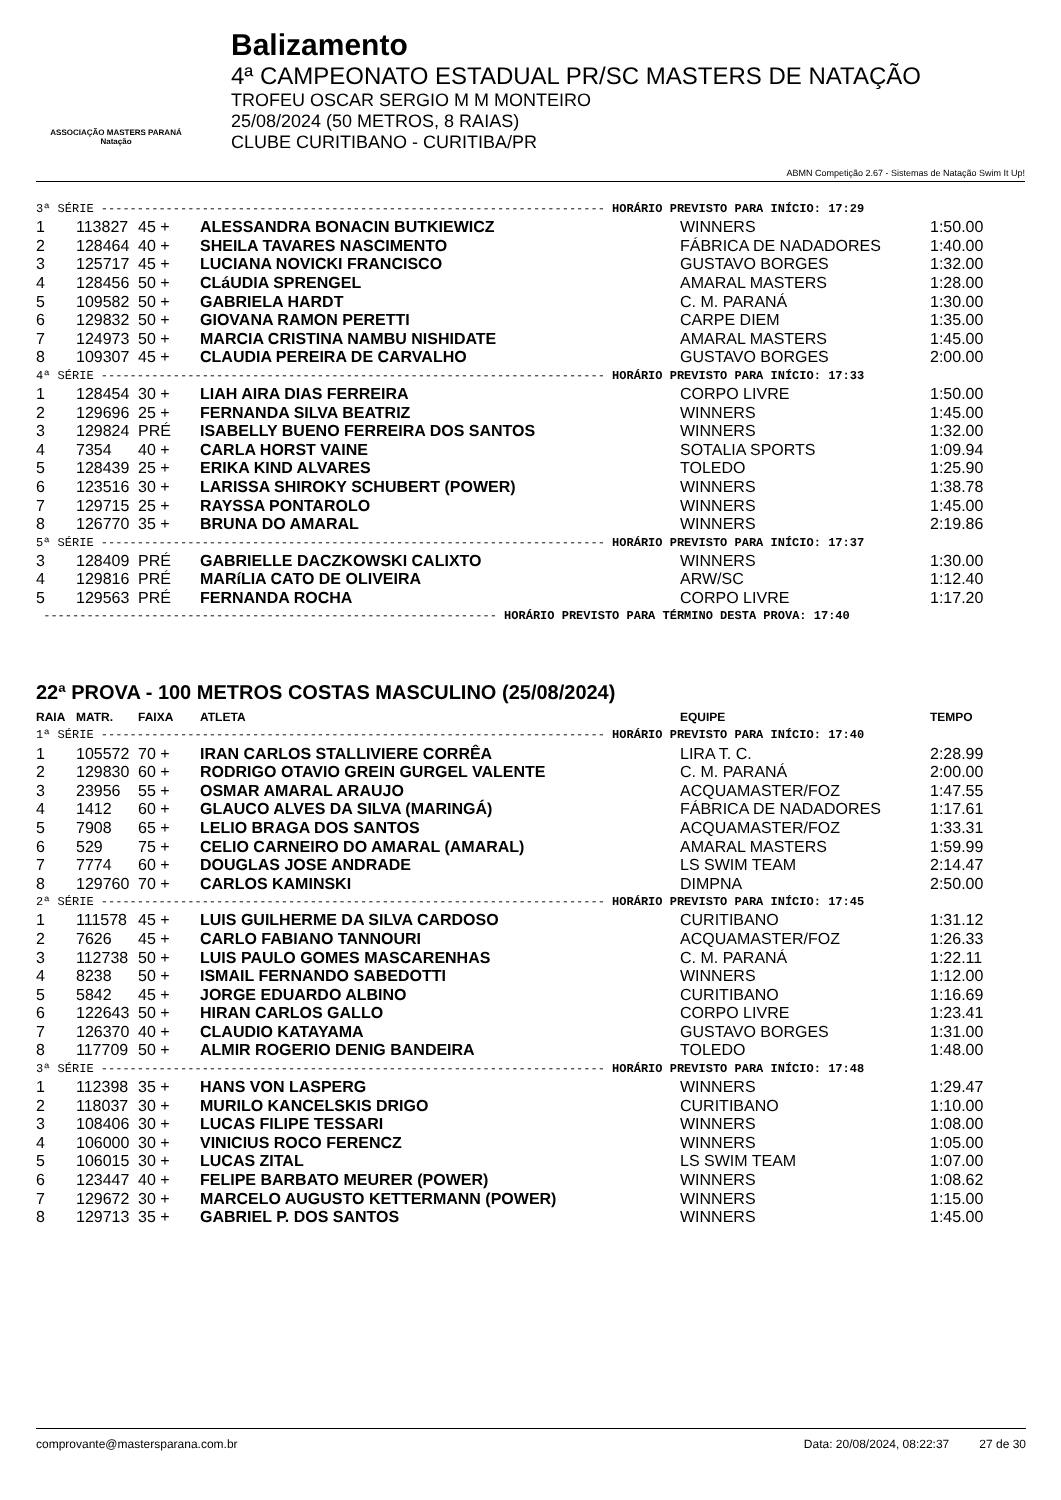ASSOCIAÇÃO MASTERS PARANÁ Natação
Balizamento
4ª CAMPEONATO ESTADUAL PR/SC MASTERS DE NATAÇÃO
TROFEU OSCAR SERGIO M M MONTEIRO
25/08/2024 (50 METROS, 8 RAIAS)
CLUBE CURITIBANO - CURITIBA/PR
ABMN Competição 2.67 - Sistemas de Natação Swim It Up!
| 3ª SÉRIE ---------------------------------------------------------------------- HORÁRIO PREVISTO PARA INÍCIO: 17:29 | | | | | |
| 1 | 113827 | 45 + | ALESSANDRA BONACIN BUTKIEWICZ | WINNERS | 1:50.00 |
| 2 | 128464 | 40 + | SHEILA TAVARES NASCIMENTO | FÁBRICA DE NADADORES | 1:40.00 |
| 3 | 125717 | 45 + | LUCIANA NOVICKI FRANCISCO | GUSTAVO BORGES | 1:32.00 |
| 4 | 128456 | 50 + | CLáUDIA SPRENGEL | AMARAL MASTERS | 1:28.00 |
| 5 | 109582 | 50 + | GABRIELA HARDT | C. M. PARANÁ | 1:30.00 |
| 6 | 129832 | 50 + | GIOVANA RAMON PERETTI | CARPE DIEM | 1:35.00 |
| 7 | 124973 | 50 + | MARCIA CRISTINA NAMBU NISHIDATE | AMARAL MASTERS | 1:45.00 |
| 8 | 109307 | 45 + | CLAUDIA PEREIRA DE CARVALHO | GUSTAVO BORGES | 2:00.00 |
| 4ª SÉRIE ---------------------------------------------------------------------- HORÁRIO PREVISTO PARA INÍCIO: 17:33 | | | | | |
| 1 | 128454 | 30 + | LIAH AIRA DIAS FERREIRA | CORPO LIVRE | 1:50.00 |
| 2 | 129696 | 25 + | FERNANDA SILVA BEATRIZ | WINNERS | 1:45.00 |
| 3 | 129824 | PRÉ | ISABELLY BUENO FERREIRA DOS SANTOS | WINNERS | 1:32.00 |
| 4 | 7354 | 40 + | CARLA HORST VAINE | SOTALIA SPORTS | 1:09.94 |
| 5 | 128439 | 25 + | ERIKA KIND ALVARES | TOLEDO | 1:25.90 |
| 6 | 123516 | 30 + | LARISSA SHIROKY SCHUBERT (POWER) | WINNERS | 1:38.78 |
| 7 | 129715 | 25 + | RAYSSA PONTAROLO | WINNERS | 1:45.00 |
| 8 | 126770 | 35 + | BRUNA DO AMARAL | WINNERS | 2:19.86 |
| 5ª SÉRIE ---------------------------------------------------------------------- HORÁRIO PREVISTO PARA INÍCIO: 17:37 | | | | | |
| 3 | 128409 | PRÉ | GABRIELLE DACZKOWSKI CALIXTO | WINNERS | 1:30.00 |
| 4 | 129816 | PRÉ | MARíLIA CATO DE OLIVEIRA | ARW/SC | 1:12.40 |
| 5 | 129563 | PRÉ | FERNANDA ROCHA | CORPO LIVRE | 1:17.20 |
| --------------------------------------------------------------- HORÁRIO PREVISTO PARA TÉRMINO DESTA PROVA: 17:40 | | | | | |
22ª PROVA - 100 METROS COSTAS MASCULINO (25/08/2024)
| RAIA | MATR. | FAIXA | ATLETA | EQUIPE | TEMPO |
| 1ª SÉRIE ---------------------------------------------------------------------- HORÁRIO PREVISTO PARA INÍCIO: 17:40 | | | | | |
| 1 | 105572 | 70 + | IRAN CARLOS STALLIVIERE CORRÊA | LIRA T. C. | 2:28.99 |
| 2 | 129830 | 60 + | RODRIGO OTAVIO GREIN GURGEL VALENTE | C. M. PARANÁ | 2:00.00 |
| 3 | 23956 | 55 + | OSMAR AMARAL ARAUJO | ACQUAMASTER/FOZ | 1:47.55 |
| 4 | 1412 | 60 + | GLAUCO ALVES DA SILVA (MARINGÁ) | FÁBRICA DE NADADORES | 1:17.61 |
| 5 | 7908 | 65 + | LELIO BRAGA DOS SANTOS | ACQUAMASTER/FOZ | 1:33.31 |
| 6 | 529 | 75 + | CELIO CARNEIRO DO AMARAL (AMARAL) | AMARAL MASTERS | 1:59.99 |
| 7 | 7774 | 60 + | DOUGLAS JOSE ANDRADE | LS SWIM TEAM | 2:14.47 |
| 8 | 129760 | 70 + | CARLOS KAMINSKI | DIMPNA | 2:50.00 |
| 2ª SÉRIE ---------------------------------------------------------------------- HORÁRIO PREVISTO PARA INÍCIO: 17:45 | | | | | |
| 1 | 111578 | 45 + | LUIS GUILHERME DA SILVA CARDOSO | CURITIBANO | 1:31.12 |
| 2 | 7626 | 45 + | CARLO FABIANO TANNOURI | ACQUAMASTER/FOZ | 1:26.33 |
| 3 | 112738 | 50 + | LUIS PAULO GOMES MASCARENHAS | C. M. PARANÁ | 1:22.11 |
| 4 | 8238 | 50 + | ISMAIL FERNANDO SABEDOTTI | WINNERS | 1:12.00 |
| 5 | 5842 | 45 + | JORGE EDUARDO ALBINO | CURITIBANO | 1:16.69 |
| 6 | 122643 | 50 + | HIRAN CARLOS GALLO | CORPO LIVRE | 1:23.41 |
| 7 | 126370 | 40 + | CLAUDIO KATAYAMA | GUSTAVO BORGES | 1:31.00 |
| 8 | 117709 | 50 + | ALMIR ROGERIO DENIG BANDEIRA | TOLEDO | 1:48.00 |
| 3ª SÉRIE ---------------------------------------------------------------------- HORÁRIO PREVISTO PARA INÍCIO: 17:48 | | | | | |
| 1 | 112398 | 35 + | HANS VON LASPERG | WINNERS | 1:29.47 |
| 2 | 118037 | 30 + | MURILO KANCELSKIS DRIGO | CURITIBANO | 1:10.00 |
| 3 | 108406 | 30 + | LUCAS FILIPE TESSARI | WINNERS | 1:08.00 |
| 4 | 106000 | 30 + | VINICIUS ROCO FERENCZ | WINNERS | 1:05.00 |
| 5 | 106015 | 30 + | LUCAS ZITAL | LS SWIM TEAM | 1:07.00 |
| 6 | 123447 | 40 + | FELIPE BARBATO MEURER (POWER) | WINNERS | 1:08.62 |
| 7 | 129672 | 30 + | MARCELO AUGUSTO KETTERMANN (POWER) | WINNERS | 1:15.00 |
| 8 | 129713 | 35 + | GABRIEL P. DOS SANTOS | WINNERS | 1:45.00 |
comprovante@mastersparana.com.br Data: 20/08/2024, 08:22:37 27 de 30